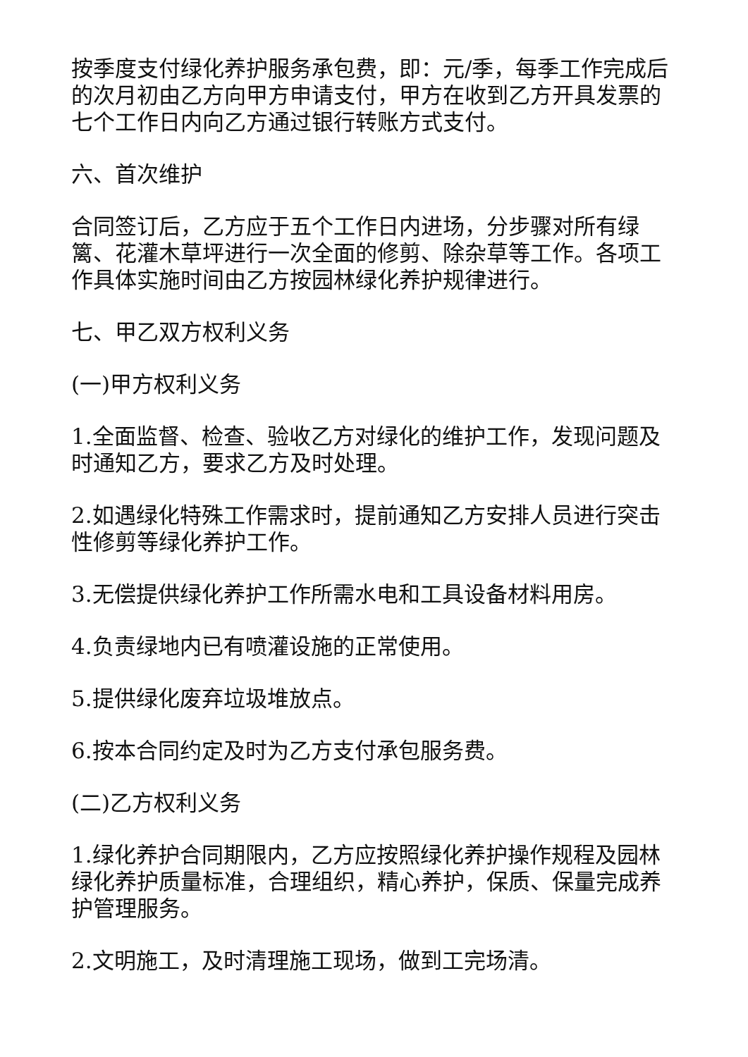按季度支付绿化养护服务承包费，即：元/季，每季工作完成后的次月初由乙方向甲方申请支付，甲方在收到乙方开具发票的七个工作日内向乙方通过银行转账方式支付。
六、首次维护
合同签订后，乙方应于五个工作日内进场，分步骤对所有绿篱、花灌木草坪进行一次全面的修剪、除杂草等工作。各项工作具体实施时间由乙方按园林绿化养护规律进行。
七、甲乙双方权利义务
(一)甲方权利义务
1.全面监督、检查、验收乙方对绿化的维护工作，发现问题及时通知乙方，要求乙方及时处理。
2.如遇绿化特殊工作需求时，提前通知乙方安排人员进行突击性修剪等绿化养护工作。
3.无偿提供绿化养护工作所需水电和工具设备材料用房。
4.负责绿地内已有喷灌设施的正常使用。
5.提供绿化废弃垃圾堆放点。
6.按本合同约定及时为乙方支付承包服务费。
(二)乙方权利义务
1.绿化养护合同期限内，乙方应按照绿化养护操作规程及园林绿化养护质量标准，合理组织，精心养护，保质、保量完成养护管理服务。
2.文明施工，及时清理施工现场，做到工完场清。